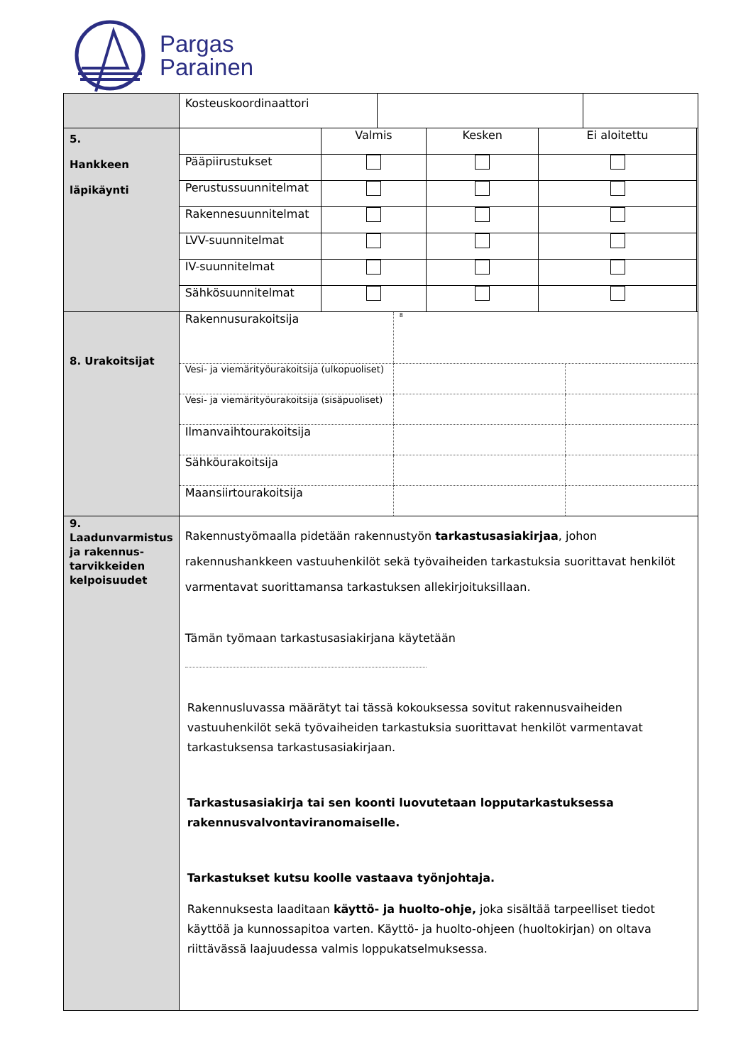Pargas
Parainen
| | / Kosteuskoordinaattori / / / |
| 5. Hankkeen läpikäynti | / / Valmis / Kesken / Ei aloitettu / / Pääpiirustukset / / / / / Perustussuunnitelmat / / / / / Rakennesuunnitelmat / / / / / LVV-suunnitelmat / / / / / IV-suunnitelmat / / / / / Sähkösuunnitelmat / / / / |
| 8. Urakoitsijat | / Rakennusurakoitsija / 8 / / / Vesi- ja viemärityöurakoitsija (ulkopuoliset) / / / / Vesi- ja viemärityöurakoitsija (sisäpuoliset) / / / / Ilmanvaihtourakoitsija / / / / Sähköurakoitsija / / / / Maansiirtourakoitsija / / / |
| 9. Laadunvarmistus ja rakennus-tarvikkeiden kelpoisuudet | Rakennustyömaalla pidetään rakennustyön tarkastusasiakirjaa , johon rakennushankkeen vastuuhenkilöt sekä työvaiheiden tarkastuksia suorittavat henkilöt varmentavat suorittamansa tarkastuksen allekirjoituksillaan. Tämän työmaan tarkastusasiakirjana käytetään Rakennusluvassa määrätyt tai tässä kokouksessa sovitut rakennusvaiheiden vastuuhenkilöt sekä työvaiheiden tarkastuksia suorittavat henkilöt varmentavat tarkastuksensa tarkastusasiakirjaan. Tarkastusasiakirja tai sen koonti luovutetaan lopputarkastuksessa rakennusvalvontaviranomaiselle. Tarkastukset kutsu koolle vastaava työnjohtaja. Rakennuksesta laaditaan käyttö- ja huolto-ohje, joka sisältää tarpeelliset tiedot käyttöä ja kunnossapitoa varten. Käyttö- ja huolto-ohjeen (huoltokirjan) on oltava riittävässä laajuudessa valmis loppukatselmuksessa. |